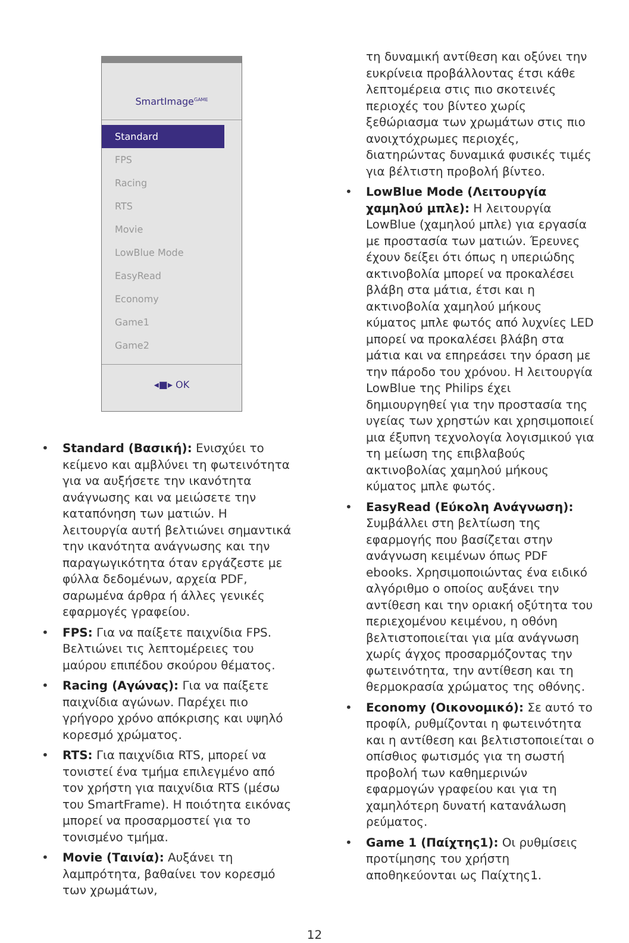SmartImage<sup>GAME</sup>
Standard
FPS
Racing
RTS
Movie
LowBlue Mode
EasyRead
Economy
Game1
Game2
◂■▸ OK
• Standard (Βασική): Ενισχύει το κείμενο και αμβλύνει τη φωτεινότητα για να αυξήσετε την ικανότητα ανάγνωσης και να μειώσετε την καταπόνηση των ματιών. Η λειτουργία αυτή βελτιώνει σημαντικά την ικανότητα ανάγνωσης και την παραγωγικότητα όταν εργάζεστε με φύλλα δεδομένων, αρχεία PDF, σαρωμένα άρθρα ή άλλες γενικές εφαρμογές γραφείου.
• FPS: Για να παίξετε παιχνίδια FPS. Βελτιώνει τις λεπτομέρειες του μαύρου επιπέδου σκούρου θέματος.
• Racing (Αγώνας): Για να παίξετε παιχνίδια αγώνων. Παρέχει πιο γρήγορο χρόνο απόκρισης και υψηλό κορεσμό χρώματος.
• RTS: Για παιχνίδια RTS, μπορεί να τονιστεί ένα τμήμα επιλεγμένο από τον χρήστη για παιχνίδια RTS (μέσω του SmartFrame). Η ποιότητα εικόνας μπορεί να προσαρμοστεί για το τονισμένο τμήμα.
• Movie (Ταινία): Αυξάνει τη λαμπρότητα, βαθαίνει τον κορεσμό των χρωμάτων,
τη δυναμική αντίθεση και οξύνει την ευκρίνεια προβάλλοντας έτσι κάθε λεπτομέρεια στις πιο σκοτεινές περιοχές του βίντεο χωρίς ξεθώριασμα των χρωμάτων στις πιο ανοιχτόχρωμες περιοχές, διατηρώντας δυναμικά φυσικές τιμές για βέλτιστη προβολή βίντεο.
• LowBlue Mode (Λειτουργία χαμηλού μπλε): Η λειτουργία LowBlue (χαμηλού μπλε) για εργασία με προστασία των ματιών. Έρευνες έχουν δείξει ότι όπως η υπεριώδης ακτινοβολία μπορεί να προκαλέσει βλάβη στα μάτια, έτσι και η ακτινοβολία χαμηλού μήκους κύματος μπλε φωτός από λυχνίες LED μπορεί να προκαλέσει βλάβη στα μάτια και να επηρεάσει την όραση με την πάροδο του χρόνου. Η λειτουργία LowBlue της Philips έχει δημιουργηθεί για την προστασία της υγείας των χρηστών και χρησιμοποιεί μια έξυπνη τεχνολογία λογισμικού για τη μείωση της επιβλαβούς ακτινοβολίας χαμηλού μήκους κύματος μπλε φωτός.
• EasyRead (Εύκολη Ανάγνωση): Συμβάλλει στη βελτίωση της εφαρμογής που βασίζεται στην ανάγνωση κειμένων όπως PDF ebooks. Χρησιμοποιώντας ένα ειδικό αλγόριθμο ο οποίος αυξάνει την αντίθεση και την οριακή οξύτητα του περιεχομένου κειμένου, η οθόνη βελτιστοποιείται για μία ανάγνωση χωρίς άγχος προσαρμόζοντας την φωτεινότητα, την αντίθεση και τη θερμοκρασία χρώματος της οθόνης.
• Economy (Οικονομικό): Σε αυτό το προφίλ, ρυθμίζονται η φωτεινότητα και η αντίθεση και βελτιστοποιείται ο οπίσθιος φωτισμός για τη σωστή προβολή των καθημερινών εφαρμογών γραφείου και για τη χαμηλότερη δυνατή κατανάλωση ρεύματος.
• Game 1 (Παίχτης1): Οι ρυθμίσεις προτίμησης του χρήστη αποθηκεύονται ως Παίχτης1.
12